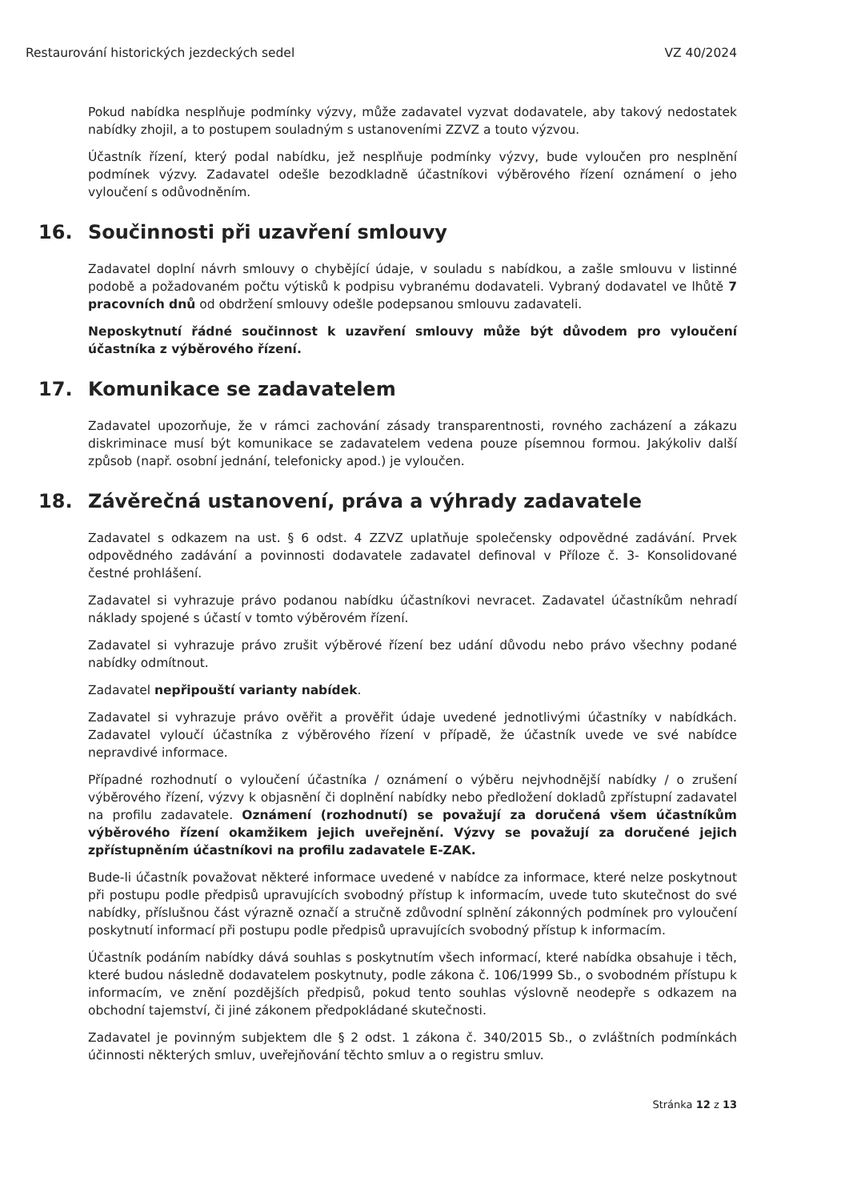Restaurování historických jezdeckých sedel VZ 40/2024
Pokud nabídka nesplňuje podmínky výzvy, může zadavatel vyzvat dodavatele, aby takový nedostatek nabídky zhojil, a to postupem souladným s ustanoveními ZZVZ a touto výzvou.
Účastník řízení, který podal nabídku, jež nesplňuje podmínky výzvy, bude vyloučen pro nesplnění podmínek výzvy. Zadavatel odešle bezodkladně účastníkovi výběrového řízení oznámení o jeho vyloučení s odůvodněním.
16. Součinnosti při uzavření smlouvy
Zadavatel doplní návrh smlouvy o chybějící údaje, v souladu s nabídkou, a zašle smlouvu v listinné podobě a požadovaném počtu výtisků k podpisu vybranému dodavateli. Vybraný dodavatel ve lhůtě 7 pracovních dnů od obdržení smlouvy odešle podepsanou smlouvu zadavateli.
Neposkytnutí řádné součinnost k uzavření smlouvy může být důvodem pro vyloučení účastníka z výběrového řízení.
17. Komunikace se zadavatelem
Zadavatel upozorňuje, že v rámci zachování zásady transparentnosti, rovného zacházení a zákazu diskriminace musí být komunikace se zadavatelem vedena pouze písemnou formou. Jakýkoliv další způsob (např. osobní jednání, telefonicky apod.) je vyloučen.
18. Závěrečná ustanovení, práva a výhrady zadavatele
Zadavatel s odkazem na ust. § 6 odst. 4 ZZVZ uplatňuje společensky odpovědné zadávání. Prvek odpovědného zadávání a povinnosti dodavatele zadavatel definoval v Příloze č. 3- Konsolidované čestné prohlášení.
Zadavatel si vyhrazuje právo podanou nabídku účastníkovi nevracet. Zadavatel účastníkům nehradí náklady spojené s účastí v tomto výběrovém řízení.
Zadavatel si vyhrazuje právo zrušit výběrové řízení bez udání důvodu nebo právo všechny podané nabídky odmítnout.
Zadavatel nepřipouští varianty nabídek.
Zadavatel si vyhrazuje právo ověřit a prověřit údaje uvedené jednotlivými účastníky v nabídkách. Zadavatel vyloučí účastníka z výběrového řízení v případě, že účastník uvede ve své nabídce nepravdivé informace.
Případné rozhodnutí o vyloučení účastníka / oznámení o výběru nejvhodnější nabídky / o zrušení výběrového řízení, výzvy k objasnění či doplnění nabídky nebo předložení dokladů zpřístupní zadavatel na profilu zadavatele. Oznámení (rozhodnutí) se považují za doručená všem účastníkům výběrového řízení okamžikem jejich uveřejnění. Výzvy se považují za doručené jejich zpřístupněním účastníkovi na profilu zadavatele E-ZAK.
Bude-li účastník považovat některé informace uvedené v nabídce za informace, které nelze poskytnout při postupu podle předpisů upravujících svobodný přístup k informacím, uvede tuto skutečnost do své nabídky, příslušnou část výrazně označí a stručně zdůvodní splnění zákonných podmínek pro vyloučení poskytnutí informací při postupu podle předpisů upravujících svobodný přístup k informacím.
Účastník podáním nabídky dává souhlas s poskytnutím všech informací, které nabídka obsahuje i těch, které budou následně dodavatelem poskytnuty, podle zákona č. 106/1999 Sb., o svobodném přístupu k informacím, ve znění pozdějších předpisů, pokud tento souhlas výslovně neodepře s odkazem na obchodní tajemství, či jiné zákonem předpokládané skutečnosti.
Zadavatel je povinným subjektem dle § 2 odst. 1 zákona č. 340/2015 Sb., o zvláštních podmínkách účinnosti některých smluv, uveřejňování těchto smluv a o registru smluv.
Stránka 12 z 13